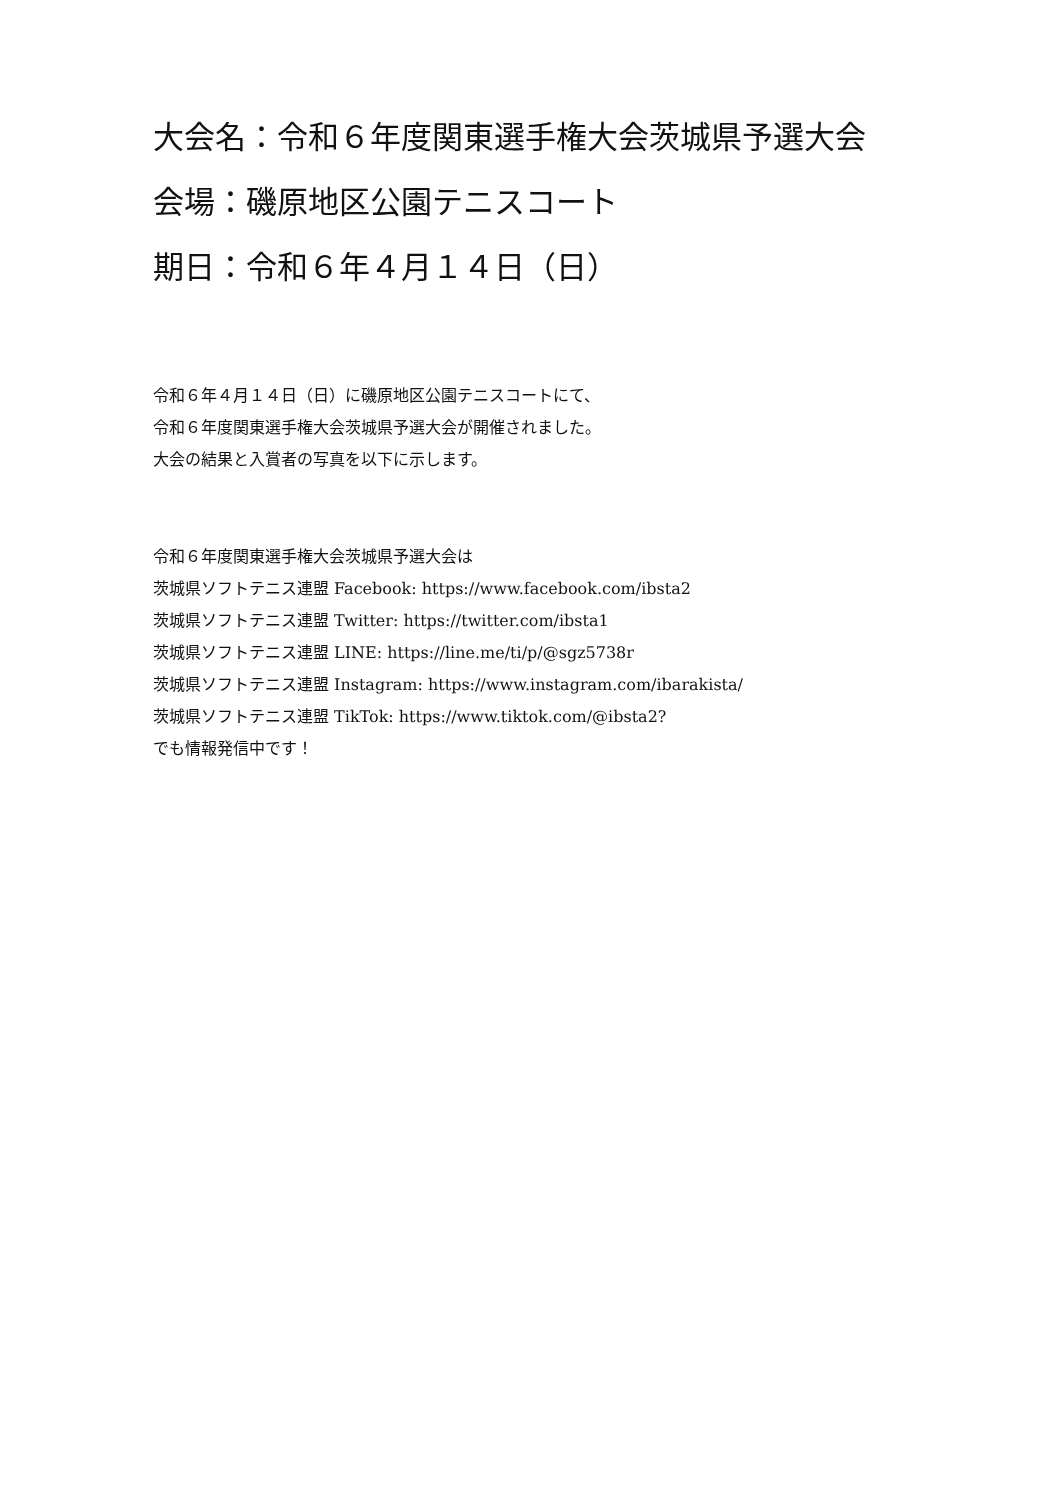大会名：令和６年度関東選手権大会茨城県予選大会
会場：磯原地区公園テニスコート
期日：令和６年４月１４日（日）
令和６年４月１４日（日）に磯原地区公園テニスコートにて、
令和６年度関東選手権大会茨城県予選大会が開催されました。
大会の結果と入賞者の写真を以下に示します。
令和６年度関東選手権大会茨城県予選大会は
茨城県ソフトテニス連盟 Facebook: https://www.facebook.com/ibsta2
茨城県ソフトテニス連盟 Twitter: https://twitter.com/ibsta1
茨城県ソフトテニス連盟 LINE: https://line.me/ti/p/@sgz5738r
茨城県ソフトテニス連盟 Instagram: https://www.instagram.com/ibarakista/
茨城県ソフトテニス連盟 TikTok: https://www.tiktok.com/@ibsta2?
でも情報発信中です！